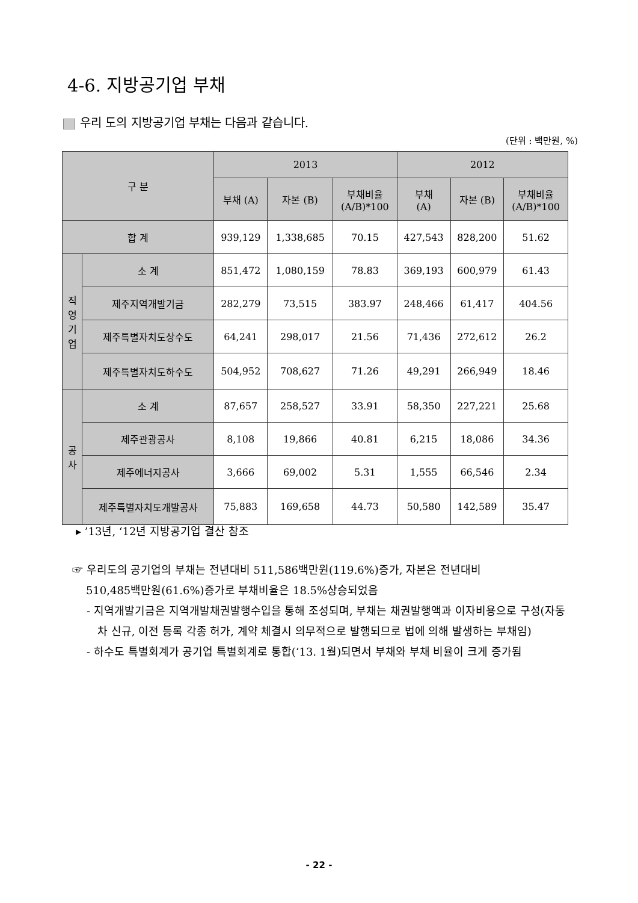4-6. 지방공기업 부채
우리 도의 지방공기업 부채는 다음과 같습니다.
(단위 : 백만원, %)
| 구 분 | | 2013 | | | 2012 | | |
| --- | --- | --- | --- | --- | --- | --- | --- |
| | | 부채 (A) | 자본 (B) | 부채비율 (A/B)*100 | 부채 (A) | 자본 (B) | 부채비율 (A/B)*100 |
| 합 계 | | 939,129 | 1,338,685 | 70.15 | 427,543 | 828,200 | 51.62 |
| 직 영 기 업 | 소 계 | 851,472 | 1,080,159 | 78.83 | 369,193 | 600,979 | 61.43 |
| | 제주지역개발기금 | 282,279 | 73,515 | 383.97 | 248,466 | 61,417 | 404.56 |
| | 제주특별자치도상수도 | 64,241 | 298,017 | 21.56 | 71,436 | 272,612 | 26.2 |
| | 제주특별자치도하수도 | 504,952 | 708,627 | 71.26 | 49,291 | 266,949 | 18.46 |
| 공 사 | 소 계 | 87,657 | 258,527 | 33.91 | 58,350 | 227,221 | 25.68 |
| | 제주관광공사 | 8,108 | 19,866 | 40.81 | 6,215 | 18,086 | 34.36 |
| | 제주에너지공사 | 3,666 | 69,002 | 5.31 | 1,555 | 66,546 | 2.34 |
| | 제주특별자치도개발공사 | 75,883 | 169,658 | 44.73 | 50,580 | 142,589 | 35.47 |
▸ ’13년, ‘12년 지방공기업 결산 참조
☞ 우리도의 공기업의 부채는 전년대비 511,586백만원(119.6%)증가, 자본은 전년대비
510,485백만원(61.6%)증가로 부채비율은 18.5%상승되었음
- 지역개발기금은 지역개발채권발행수입을 통해 조성되며, 부채는 채권발행액과 이자비용으로 구성(자동차 신규, 이전 등록 각종 허가, 계약 체결시 의무적으로 발행되므로 법에 의해 발생하는 부채임)
- 하수도 특별회계가 공기업 특별회계로 통합(‘13. 1월)되면서 부채와 부채 비율이 크게 증가됨
- 22 -